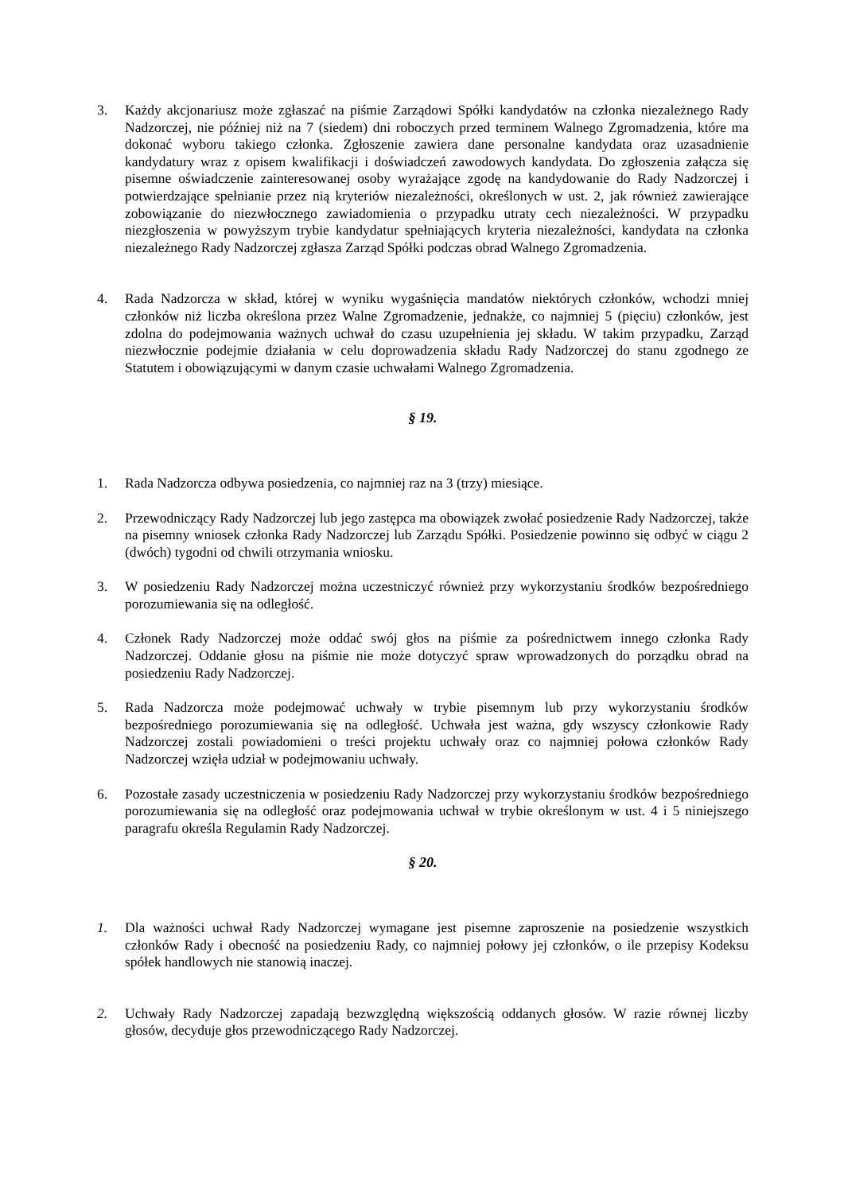3. Każdy akcjonariusz może zgłaszać na piśmie Zarządowi Spółki kandydatów na członka niezależnego Rady Nadzorczej, nie później niż na 7 (siedem) dni roboczych przed terminem Walnego Zgromadzenia, które ma dokonać wyboru takiego członka. Zgłoszenie zawiera dane personalne kandydata oraz uzasadnienie kandydatury wraz z opisem kwalifikacji i doświadczeń zawodowych kandydata. Do zgłoszenia załącza się pisemne oświadczenie zainteresowanej osoby wyrażające zgodę na kandydowanie do Rady Nadzorczej i potwierdzające spełnianie przez nią kryteriów niezależności, określonych w ust. 2, jak również zawierające zobowiązanie do niezwłocznego zawiadomienia o przypadku utraty cech niezależności. W przypadku niezgłoszenia w powyższym trybie kandydatur spełniających kryteria niezależności, kandydata na członka niezależnego Rady Nadzorczej zgłasza Zarząd Spółki podczas obrad Walnego Zgromadzenia.
4. Rada Nadzorcza w skład, której w wyniku wygaśnięcia mandatów niektórych członków, wchodzi mniej członków niż liczba określona przez Walne Zgromadzenie, jednakże, co najmniej 5 (pięciu) członków, jest zdolna do podejmowania ważnych uchwał do czasu uzupełnienia jej składu. W takim przypadku, Zarząd niezwłocznie podejmie działania w celu doprowadzenia składu Rady Nadzorczej do stanu zgodnego ze Statutem i obowiązującymi w danym czasie uchwałami Walnego Zgromadzenia.
§ 19.
1. Rada Nadzorcza odbywa posiedzenia, co najmniej raz na 3 (trzy) miesiące.
2. Przewodniczący Rady Nadzorczej lub jego zastępca ma obowiązek zwołać posiedzenie Rady Nadzorczej, także na pisemny wniosek członka Rady Nadzorczej lub Zarządu Spółki. Posiedzenie powinno się odbyć w ciągu 2 (dwóch) tygodni od chwili otrzymania wniosku.
3. W posiedzeniu Rady Nadzorczej można uczestniczyć również przy wykorzystaniu środków bezpośredniego porozumiewania się na odległość.
4. Członek Rady Nadzorczej może oddać swój głos na piśmie za pośrednictwem innego członka Rady Nadzorczej. Oddanie głosu na piśmie nie może dotyczyć spraw wprowadzonych do porządku obrad na posiedzeniu Rady Nadzorczej.
5. Rada Nadzorcza może podejmować uchwały w trybie pisemnym lub przy wykorzystaniu środków bezpośredniego porozumiewania się na odległość. Uchwała jest ważna, gdy wszyscy członkowie Rady Nadzorczej zostali powiadomieni o treści projektu uchwały oraz co najmniej połowa członków Rady Nadzorczej wzięła udział w podejmowaniu uchwały.
6. Pozostałe zasady uczestniczenia w posiedzeniu Rady Nadzorczej przy wykorzystaniu środków bezpośredniego porozumiewania się na odległość oraz podejmowania uchwał w trybie określonym w ust. 4 i 5 niniejszego paragrafu określa Regulamin Rady Nadzorczej.
§ 20.
1. Dla ważności uchwał Rady Nadzorczej wymagane jest pisemne zaproszenie na posiedzenie wszystkich członków Rady i obecność na posiedzeniu Rady, co najmniej połowy jej członków, o ile przepisy Kodeksu spółek handlowych nie stanowią inaczej.
2. Uchwały Rady Nadzorczej zapadają bezwzględną większością oddanych głosów. W razie równej liczby głosów, decyduje głos przewodniczącego Rady Nadzorczej.